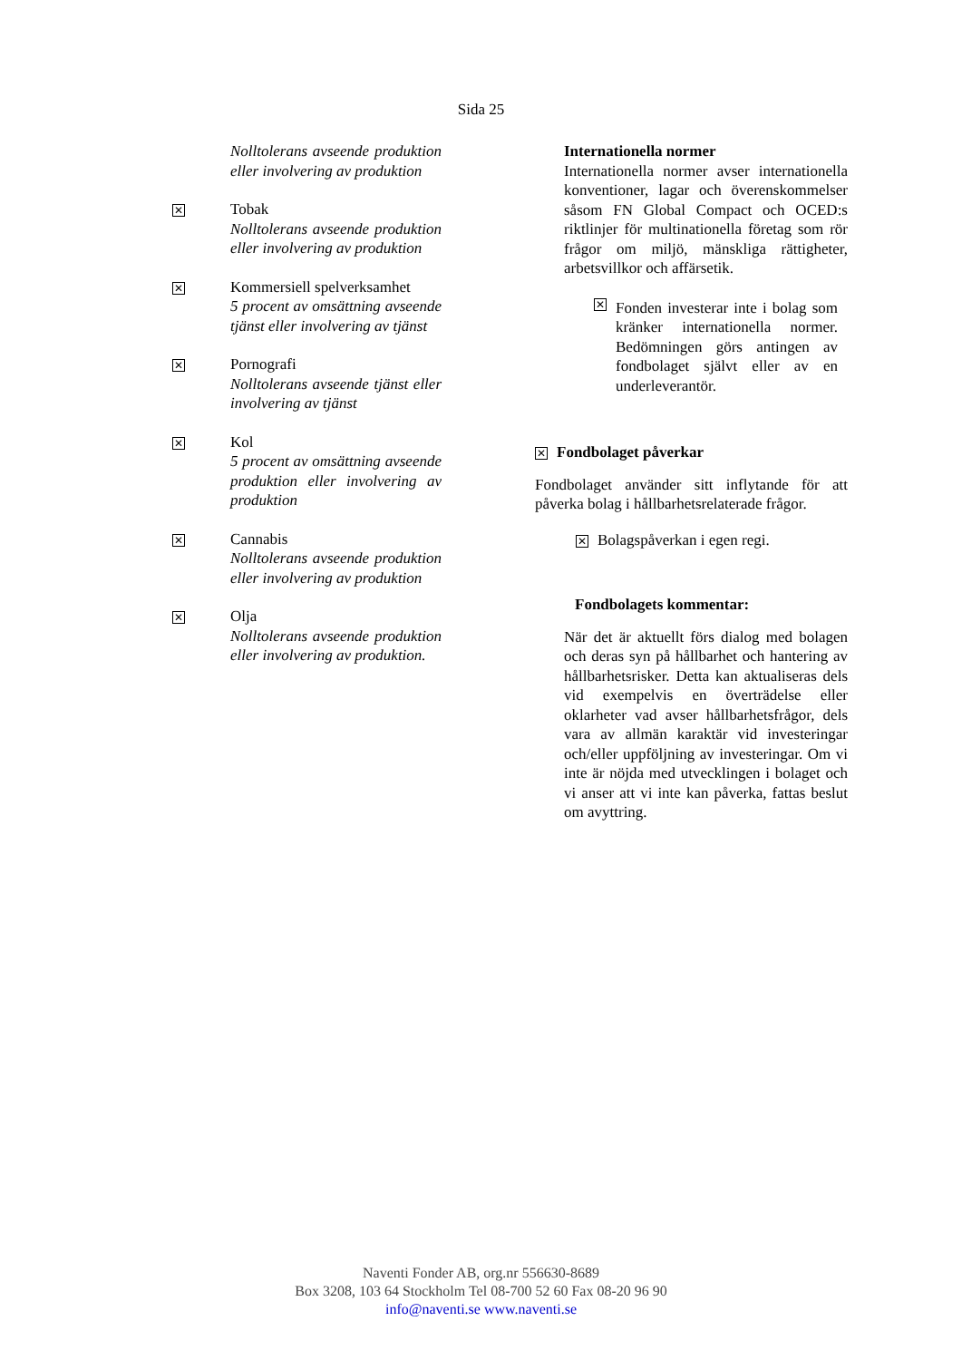Sida 25
Nolltolerans avseende produktion eller involvering av produktion
✕
Tobak
Nolltolerans avseende produktion eller involvering av produktion
✕
Kommersiell spelverksamhet
5 procent av omsättning avseende tjänst eller involvering av tjänst
✕
Pornografi
Nolltolerans avseende tjänst eller involvering av tjänst
✕
Kol
5 procent av omsättning avseende produktion eller involvering av produktion
✕
Cannabis
Nolltolerans avseende produktion eller involvering av produktion
✕
Olja
Nolltolerans avseende produktion eller involvering av produktion.
Internationella normer
Internationella normer avser internationella konventioner, lagar och överenskommelser såsom FN Global Compact och OCED:s riktlinjer för multinationella företag som rör frågor om miljö, mänskliga rättigheter, arbetsvillkor och affärsetik.
✕
Fonden investerar inte i bolag som kränker internationella normer. Bedömningen görs antingen av fondbolaget självt eller av en underleverantör.
✕ Fondbolaget påverkar
Fondbolaget använder sitt inflytande för att påverka bolag i hållbarhetsrelaterade frågor.
✕ Bolagspåverkan i egen regi.
Fondbolagets kommentar:
När det är aktuellt förs dialog med bolagen och deras syn på hållbarhet och hantering av hållbarhetsrisker. Detta kan aktualiseras dels vid exempelvis en överträdelse eller oklarheter vad avser hållbarhetsfrågor, dels vara av allmän karaktär vid investeringar och/eller uppföljning av investeringar. Om vi inte är nöjda med utvecklingen i bolaget och vi anser att vi inte kan påverka, fattas beslut om avyttring.
Naventi Fonder AB, org.nr 556630-8689
Box 3208, 103 64 Stockholm Tel 08-700 52 60 Fax 08-20 96 90
info@naventi.se www.naventi.se